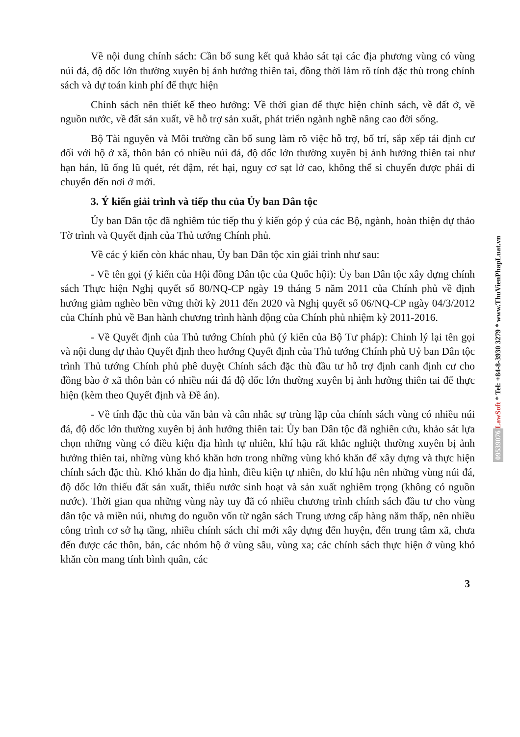Về nội dung chính sách: Cần bổ sung kết quả khảo sát tại các địa phương vùng có vùng núi đá, độ dốc lớn thường xuyên bị ảnh hưởng thiên tai, đồng thời làm rõ tính đặc thù trong chính sách và dự toán kinh phí để thực hiện
Chính sách nên thiết kế theo hướng: Về thời gian để thực hiện chính sách, về đất ở, về nguồn nước, về đất sản xuất, về hỗ trợ sản xuất, phát triển ngành nghề nâng cao đời sống.
Bộ Tài nguyên và Môi trường cần bổ sung làm rõ việc hỗ trợ, bố trí, sắp xếp tái định cư đối với hộ ở xã, thôn bản có nhiều núi đá, độ dốc lớn thường xuyên bị ảnh hưởng thiên tai như hạn hán, lũ ống lũ quét, rét đậm, rét hại, nguy cơ sạt lở cao, không thể si chuyển được phải di chuyển đến nơi ở mới.
3. Ý kiến giải trình và tiếp thu của Ủy ban Dân tộc
Ủy ban Dân tộc đã nghiêm túc tiếp thu ý kiến góp ý của các Bộ, ngành, hoàn thiện dự thảo Tờ trình và Quyết định của Thủ tướng Chính phủ.
Về các ý kiến còn khác nhau, Ủy ban Dân tộc xin giải trình như sau:
- Về tên gọi (ý kiến của Hội đồng Dân tộc của Quốc hội): Ủy ban Dân tộc xây dựng chính sách Thực hiện Nghị quyết số 80/NQ-CP ngày 19 tháng 5 năm 2011 của Chính phủ về định hướng giảm nghèo bền vững thời kỳ 2011 đến 2020 và Nghị quyết số 06/NQ-CP ngày 04/3/2012 của Chính phủ về Ban hành chương trình hành động của Chính phủ nhiệm kỳ 2011-2016.
- Về Quyết định của Thủ tướng Chính phủ (ý kiến của Bộ Tư pháp): Chinh lý lại tên gọi và nội dung dự thảo Quyết định theo hướng Quyết định của Thủ tướng Chính phủ Uỷ ban Dân tộc trình Thủ tướng Chính phủ phê duyệt Chính sách đặc thù đầu tư hỗ trợ định canh định cư cho đồng bào ở xã thôn bản có nhiều núi đá độ dốc lớn thường xuyên bị ảnh hưởng thiên tai để thực hiện (kèm theo Quyết định và Đề án).
- Về tính đặc thù của văn bản và cân nhắc sự trùng lặp của chính sách vùng có nhiều núi đá, độ dốc lớn thường xuyên bị ảnh hưởng thiên tai: Ủy ban Dân tộc đã nghiên cứu, khảo sát lựa chọn những vùng có điều kiện địa hình tự nhiên, khí hậu rất khắc nghiệt thường xuyên bị ảnh hưởng thiên tai, những vùng khó khăn hơn trong những vùng khó khăn để xây dựng và thực hiện chính sách đặc thù. Khó khăn do địa hình, điều kiện tự nhiên, do khí hậu nên những vùng núi đá, độ dốc lớn thiếu đất sản xuất, thiếu nước sinh hoạt và sản xuất nghiêm trọng (không có nguồn nước). Thời gian qua những vùng này tuy đã có nhiều chương trình chính sách đầu tư cho vùng dân tộc và miền núi, nhưng do nguồn vốn từ ngân sách Trung ương cấp hàng năm thấp, nên nhiều công trình cơ sở hạ tầng, nhiều chính sách chỉ mới xây dựng đến huyện, đến trung tâm xã, chưa đến được các thôn, bản, các nhóm hộ ở vùng sâu, vùng xa; các chính sách thực hiện ở vùng khó khăn còn mang tính bình quân, các
3
LawSoft * Tel: +84-8-3930 3279 * www.ThuVienPhapLuat.vn
09539076